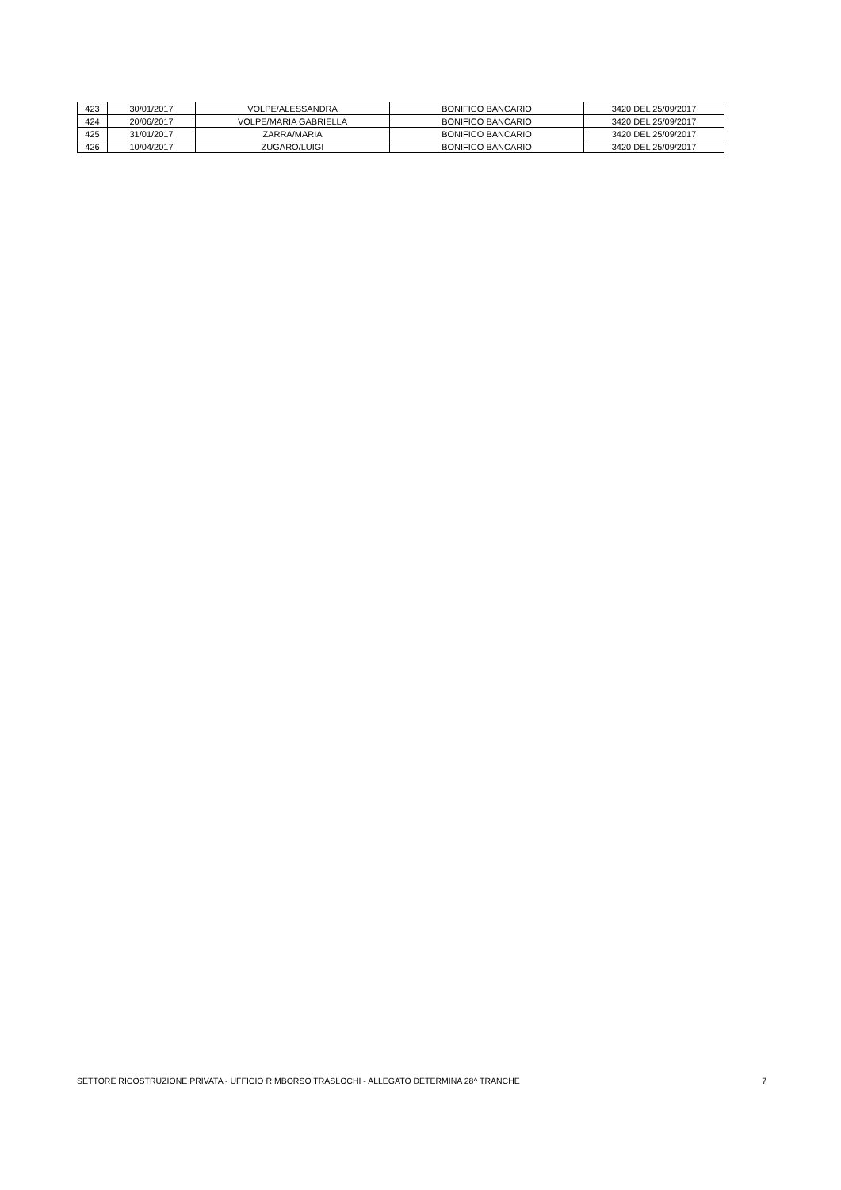| 423 | 30/01/2017 | VOLPE/ALESSANDRA | BONIFICO BANCARIO | 3420 DEL 25/09/2017 |
| 424 | 20/06/2017 | VOLPE/MARIA GABRIELLA | BONIFICO BANCARIO | 3420 DEL 25/09/2017 |
| 425 | 31/01/2017 | ZARRA/MARIA | BONIFICO BANCARIO | 3420 DEL 25/09/2017 |
| 426 | 10/04/2017 | ZUGARO/LUIGI | BONIFICO BANCARIO | 3420 DEL 25/09/2017 |
SETTORE RICOSTRUZIONE PRIVATA - UFFICIO RIMBORSO TRASLOCHI - ALLEGATO DETERMINA 28^ TRANCHE 7